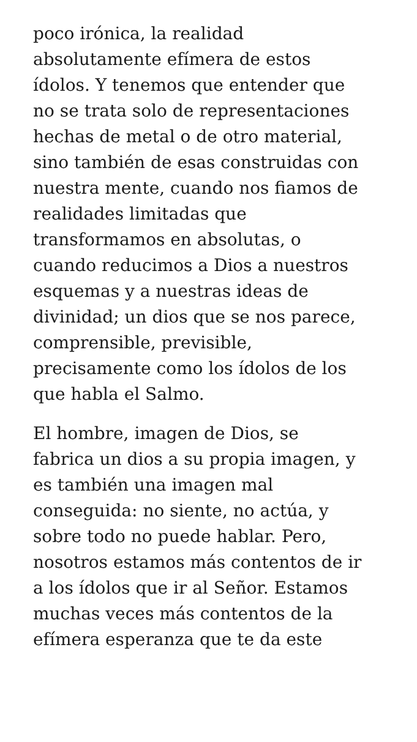poco irónica, la realidad
absolutamente efímera de estos
ídolos. Y tenemos que entender que
no se trata solo de representaciones
hechas de metal o de otro material,
sino también de esas construidas con
nuestra mente, cuando nos fiamos de
realidades limitadas que
transformamos en absolutas, o
cuando reducimos a Dios a nuestros
esquemas y a nuestras ideas de
divinidad; un dios que se nos parece,
comprensible, previsible,
precisamente como los ídolos de los
que habla el Salmo.
El hombre, imagen de Dios, se
fabrica un dios a su propia imagen, y
es también una imagen mal
conseguida: no siente, no actúa, y
sobre todo no puede hablar. Pero,
nosotros estamos más contentos de ir
a los ídolos que ir al Señor. Estamos
muchas veces más contentos de la
efímera esperanza que te da este